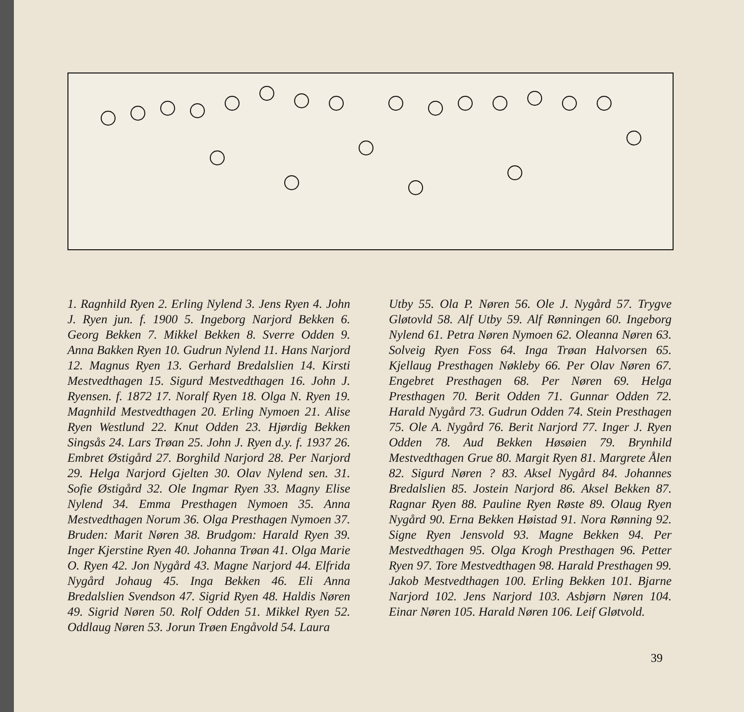1. Ragnhild Ryen 2. Erling Nylend 3. Jens Ryen 4. John J. Ryen jun. f. 1900 5. Ingeborg Narjord Bekken 6. Georg Bekken 7. Mikkel Bekken 8. Sverre Odden 9. Anna Bakken Ryen 10. Gudrun Nylend 11. Hans Narjord 12. Magnus Ryen 13. Gerhard Bredalslien 14. Kirsti Mestvedthagen 15. Sigurd Mestvedthagen 16. John J. Ryensen. f. 1872 17. Noralf Ryen 18. Olga N. Ryen 19. Magnhild Mestvedthagen 20. Erling Nymoen 21. Alise Ryen Westlund 22. Knut Odden 23. Hjørdig Bekken Singsås 24. Lars Trøan 25. John J. Ryen d.y. f. 1937 26. Embret Østigård 27. Borghild Narjord 28. Per Narjord 29. Helga Narjord Gjelten 30. Olav Nylend sen. 31. Sofie Østigård 32. Ole Ingmar Ryen 33. Magny Elise Nylend 34. Emma Presthagen Nymoen 35. Anna Mestvedthagen Norum 36. Olga Presthagen Nymoen 37. Bruden: Marit Nøren 38. Brudgom: Harald Ryen 39. Inger Kjerstine Ryen 40. Johanna Trøan 41. Olga Marie O. Ryen 42. Jon Nygård 43. Magne Narjord 44. Elfrida Nygård Johaug 45. Inga Bekken 46. Eli Anna Bredalslien Svendson 47. Sigrid Ryen 48. Haldis Nøren 49. Sigrid Nøren 50. Rolf Odden 51. Mikkel Ryen 52. Oddlaug Nøren 53. Jorun Trøen Engåvold 54. Laura
Utby 55. Ola P. Nøren 56. Ole J. Nygård 57. Trygve Gløtovld 58. Alf Utby 59. Alf Rønningen 60. Ingeborg Nylend 61. Petra Nøren Nymoen 62. Oleanna Nøren 63. Solveig Ryen Foss 64. Inga Trøan Halvorsen 65. Kjellaug Presthagen Nøkleby 66. Per Olav Nøren 67. Engebret Presthagen 68. Per Nøren 69. Helga Presthagen 70. Berit Odden 71. Gunnar Odden 72. Harald Nygård 73. Gudrun Odden 74. Stein Presthagen 75. Ole A. Nygård 76. Berit Narjord 77. Inger J. Ryen Odden 78. Aud Bekken Høsøien 79. Brynhild Mestvedthagen Grue 80. Margit Ryen 81. Margrete Ålen 82. Sigurd Nøren ? 83. Aksel Nygård 84. Johannes Bredalslien 85. Jostein Narjord 86. Aksel Bekken 87. Ragnar Ryen 88. Pauline Ryen Røste 89. Olaug Ryen Nygård 90. Erna Bekken Høistad 91. Nora Rønning 92. Signe Ryen Jensvold 93. Magne Bekken 94. Per Mestvedthagen 95. Olga Krogh Presthagen 96. Petter Ryen 97. Tore Mestvedthagen 98. Harald Presthagen 99. Jakob Mestvedthagen 100. Erling Bekken 101. Bjarne Narjord 102. Jens Narjord 103. Asbjørn Nøren 104. Einar Nøren 105. Harald Nøren 106. Leif Gløtvold.
39